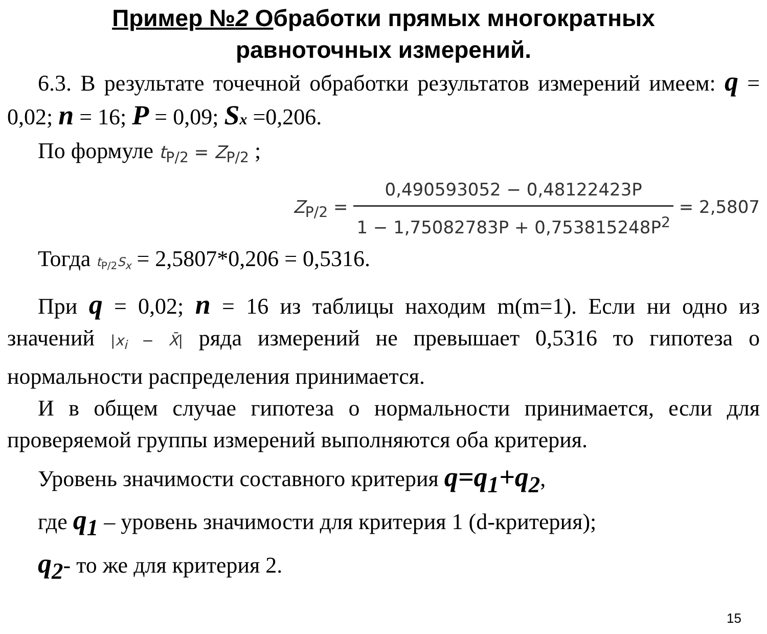Пример №2 Обработки прямых многократных
равноточных измерений.
6.3. В результате точечной обработки результатов измерений имеем: q = 0,02; n = 16; P = 0,09; Sx =0,206.
По формуле t<sub>P/2</sub> = Z<sub>P/2</sub> ;
Z<sub>P/2</sub> = 0,490593052 − 0,48122423P 1 − 1,75082783P + 0,753815248P<sup>2</sup> = 2,5807
Тогда t<sub>P/2</sub>S<sub>x</sub> = 2,5807*0,206 = 0,5316.
При q = 0,02; n = 16 из таблицы находим m(m=1). Если ни одно из значений |x<sub>i</sub> − X̄| ряда измерений не превышает 0,5316 то гипотеза о нормальности распределения принимается.
И в общем случае гипотеза о нормальности принимается, если для проверяемой группы измерений выполняются оба критерия.
Уровень значимости составного критерия q=q<sub>1</sub>+q<sub>2</sub>,
где q<sub>1</sub> – уровень значимости для критерия 1 (d-критерия);
q<sub>2</sub>- то же для критерия 2.
15